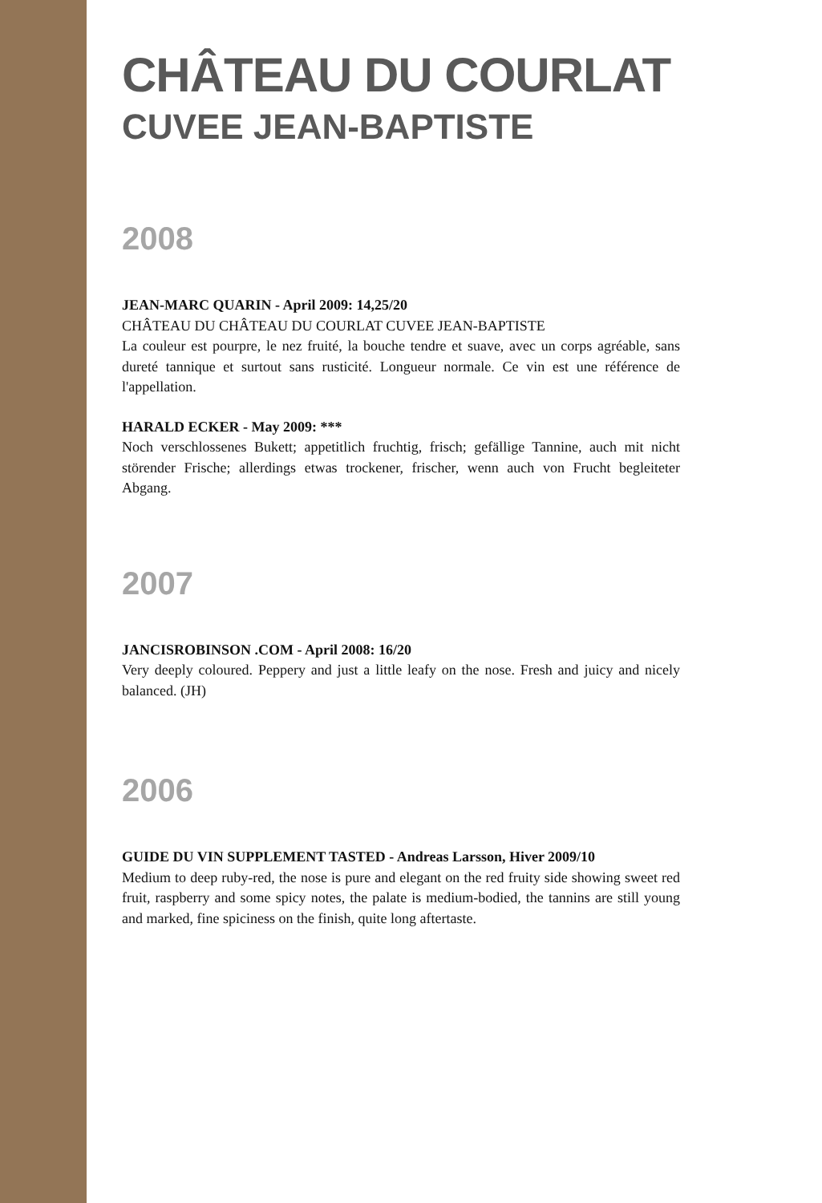CHÂTEAU DU COURLAT
CUVEE JEAN-BAPTISTE
2008
JEAN-MARC QUARIN - April 2009: 14,25/20
CHÂTEAU DU CHÂTEAU DU COURLAT CUVEE JEAN-BAPTISTE
La couleur est pourpre, le nez fruité, la bouche tendre et suave, avec un corps agréable, sans dureté tannique et surtout sans rusticité. Longueur normale. Ce vin est une référence de l'appellation.
HARALD ECKER - May 2009: ***
Noch verschlossenes Bukett; appetitlich fruchtig, frisch; gefällige Tannine, auch mit nicht störender Frische; allerdings etwas trockener, frischer, wenn auch von Frucht begleiteter Abgang.
2007
JANCISROBINSON .COM - April 2008: 16/20
Very deeply coloured. Peppery and just a little leafy on the nose. Fresh and juicy and nicely balanced. (JH)
2006
GUIDE DU VIN SUPPLEMENT TASTED - Andreas Larsson, Hiver 2009/10
Medium to deep ruby-red, the nose is pure and elegant on the red fruity side showing sweet red fruit, raspberry and some spicy notes, the palate is medium-bodied, the tannins are still young and marked, fine spiciness on the finish, quite long aftertaste.